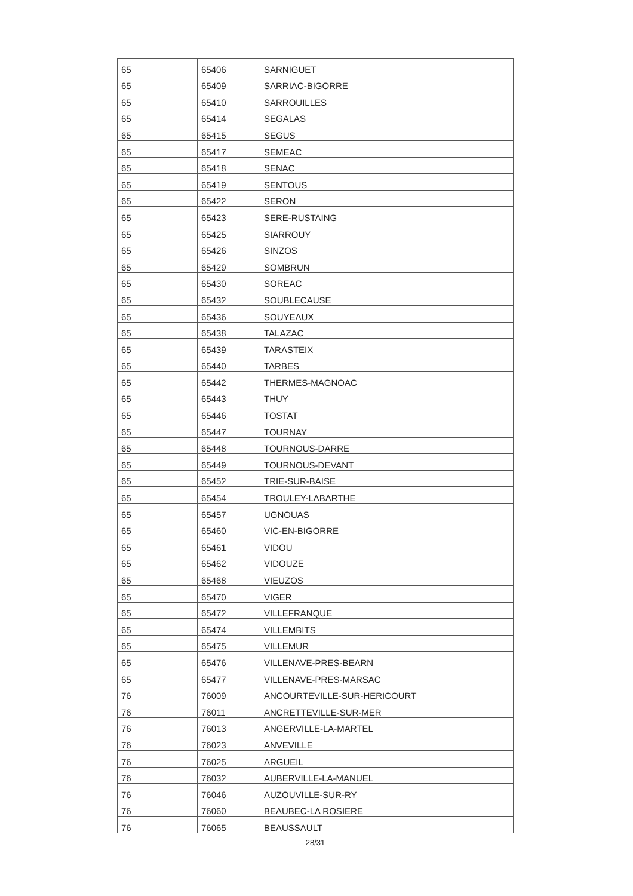| 65 | 65406 | SARNIGUET |
| 65 | 65409 | SARRIAC-BIGORRE |
| 65 | 65410 | SARROUILLES |
| 65 | 65414 | SEGALAS |
| 65 | 65415 | SEGUS |
| 65 | 65417 | SEMEAC |
| 65 | 65418 | SENAC |
| 65 | 65419 | SENTOUS |
| 65 | 65422 | SERON |
| 65 | 65423 | SERE-RUSTAING |
| 65 | 65425 | SIARROUY |
| 65 | 65426 | SINZOS |
| 65 | 65429 | SOMBRUN |
| 65 | 65430 | SOREAC |
| 65 | 65432 | SOUBLECAUSE |
| 65 | 65436 | SOUYEAUX |
| 65 | 65438 | TALAZAC |
| 65 | 65439 | TARASTEIX |
| 65 | 65440 | TARBES |
| 65 | 65442 | THERMES-MAGNOAC |
| 65 | 65443 | THUY |
| 65 | 65446 | TOSTAT |
| 65 | 65447 | TOURNAY |
| 65 | 65448 | TOURNOUS-DARRE |
| 65 | 65449 | TOURNOUS-DEVANT |
| 65 | 65452 | TRIE-SUR-BAISE |
| 65 | 65454 | TROULEY-LABARTHE |
| 65 | 65457 | UGNOUAS |
| 65 | 65460 | VIC-EN-BIGORRE |
| 65 | 65461 | VIDOU |
| 65 | 65462 | VIDOUZE |
| 65 | 65468 | VIEUZOS |
| 65 | 65470 | VIGER |
| 65 | 65472 | VILLEFRANQUE |
| 65 | 65474 | VILLEMBITS |
| 65 | 65475 | VILLEMUR |
| 65 | 65476 | VILLENAVE-PRES-BEARN |
| 65 | 65477 | VILLENAVE-PRES-MARSAC |
| 76 | 76009 | ANCOURTEVILLE-SUR-HERICOURT |
| 76 | 76011 | ANCRETTEVILLE-SUR-MER |
| 76 | 76013 | ANGERVILLE-LA-MARTEL |
| 76 | 76023 | ANVEVILLE |
| 76 | 76025 | ARGUEIL |
| 76 | 76032 | AUBERVILLE-LA-MANUEL |
| 76 | 76046 | AUZOUVILLE-SUR-RY |
| 76 | 76060 | BEAUBEC-LA ROSIERE |
| 76 | 76065 | BEAUSSAULT |
28/31